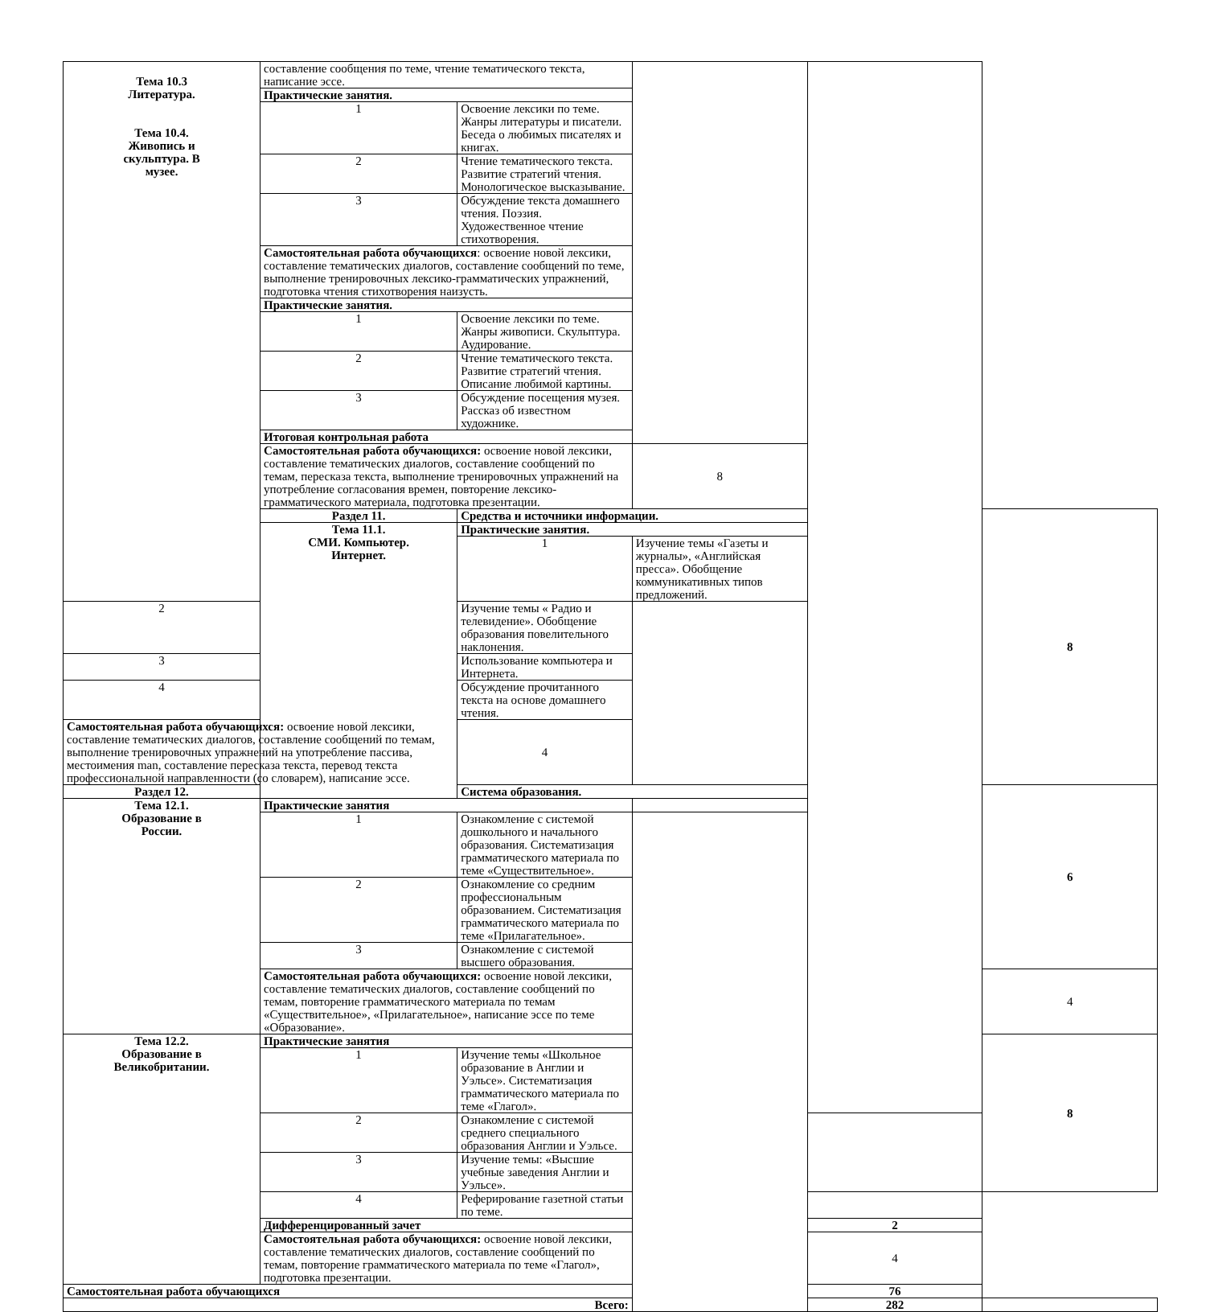| Тема 10.3 Литература. Тема 10.4. Живопись и скульптура. В музее. | составление сообщения по теме, чтение тематического текста, написание эссе. | | | | |
| | Практические занятия. | | | | |
| | 1 | Освоение лексики по теме. Жанры литературы и писатели. Беседа о любимых писателях и книгах. | | | |
| | 2 | Чтение тематического текста. Развитие стратегий чтения. Монологическое высказывание. | | | |
| | 3 | Обсуждение текста домашнего чтения. Поэзия. Художественное чтение стихотворения. | | | |
| | Самостоятельная работа обучающихся : освоение новой лексики, составление тематических диалогов, составление сообщений по теме, выполнение тренировочных лексико-грамматических упражнений, подготовка чтения стихотворения наизусть. | | | | |
| | Практические занятия. | | | | |
| | 1 | Освоение лексики по теме. Жанры живописи. Скульптура. Аудирование. | | | |
| | 2 | Чтение тематического текста. Развитие стратегий чтения. Описание любимой картины. | | | |
| | 3 | Обсуждение посещения музея. Рассказ об известном художнике. | | | |
| | Итоговая контрольная работа | | | | |
| | Самостоятельная работа обучающихся: освоение новой лексики, составление тематических диалогов, составление сообщений по темам, пересказа текста, выполнение тренировочных упражнений на употребление согласования времен, повторение лексико-грамматического материала, подготовка презентации. | | 8 | | |
| | Раздел 11. | Средства и источники информации. | | | 8 |
| | Тема 11.1. СМИ. Компьютер. Интернет. | Практические занятия. | | | |
| | | 1 | Изучение темы «Газеты и журналы», «Английская пресса». Обобщение коммуникативных типов предложений. | | |
| 2 | | Изучение темы « Радио и телевидение». Обобщение образования повелительного наклонения. | | | |
| 3 | | Использование компьютера и Интернета. | | | |
| 4 | | Обсуждение прочитанного текста на основе домашнего чтения. | | | |
| Самостоятельная работа обучающихся: освоение новой лексики, составление тематических диалогов, составление сообщений по темам, выполнение тренировочных упражнений на употребление пассива, местоимения man, составление пересказа текста, перевод текста профессиональной направленности (со словарем), написание эссе. | | 4 | | | |
| Раздел 12. | | Система образования. | | | 6 |
| Тема 12.1. Образование в России. | Практические занятия | | | | |
| | 1 | Ознакомление с системой дошкольного и начального образования. Систематизация грамматического материала по теме «Существительное». | | | |
| | 2 | Ознакомление со средним профессиональным образованием. Систематизация грамматического материала по теме «Прилагательное». | | | |
| | 3 | Ознакомление с системой высшего образования. | | | |
| | Самостоятельная работа обучающихся: освоение новой лексики, составление тематических диалогов, составление сообщений по темам, повторение грамматического материала по темам «Существительное», «Прилагательное», написание эссе по теме «Образование». | | | | 4 |
| Тема 12.2. Образование в Великобритании. | Практические занятия | | | | 8 |
| | 1 | Изучение темы «Школьное образование в Англии и Уэльсе». Систематизация грамматического материала по теме «Глагол». | | | |
| | 2 | Ознакомление с системой среднего специального образования Англии и Уэльсе. | | | |
| | 3 | Изучение темы: «Высшие учебные заведения Англии и Уэльсе». | | | |
| | 4 | Реферирование газетной статьи по теме. | | | |
| | Дифференцированный зачет | | | 2 | |
| | Самостоятельная работа обучающихся: освоение новой лексики, составление тематических диалогов, составление сообщений по темам, повторение грамматического материала по теме «Глагол», подготовка презентации. | | | 4 | |
| Самостоятельная работа обучающихся | | | | 76 | |
| Всего: | | | | 282 | |